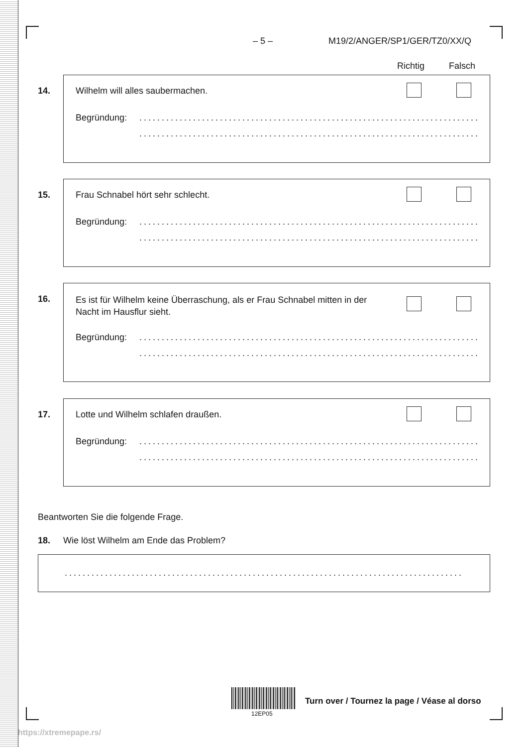– 5 – M19/2/ANGER/SP1/GER/TZ0/XX/Q
Richtig Falsch
14.
Wilhelm will alles saubermachen.
Begründung: ..................................................................................
..................................................................................
15.
Frau Schnabel hört sehr schlecht.
Begründung: ..................................................................................
..................................................................................
16.
Es ist für Wilhelm keine Überraschung, als er Frau Schnabel mitten in der Nacht im Hausflur sieht.
Begründung: ..................................................................................
..................................................................................
17.
Lotte und Wilhelm schlafen draußen.
Begründung: ..................................................................................
..................................................................................
Beantworten Sie die folgende Frage.
18.
Wie löst Wilhelm am Ende das Problem?
..........................................................................................
12EP05
Turn over / Tournez la page / Véase al dorso
https://xtremepape.rs/